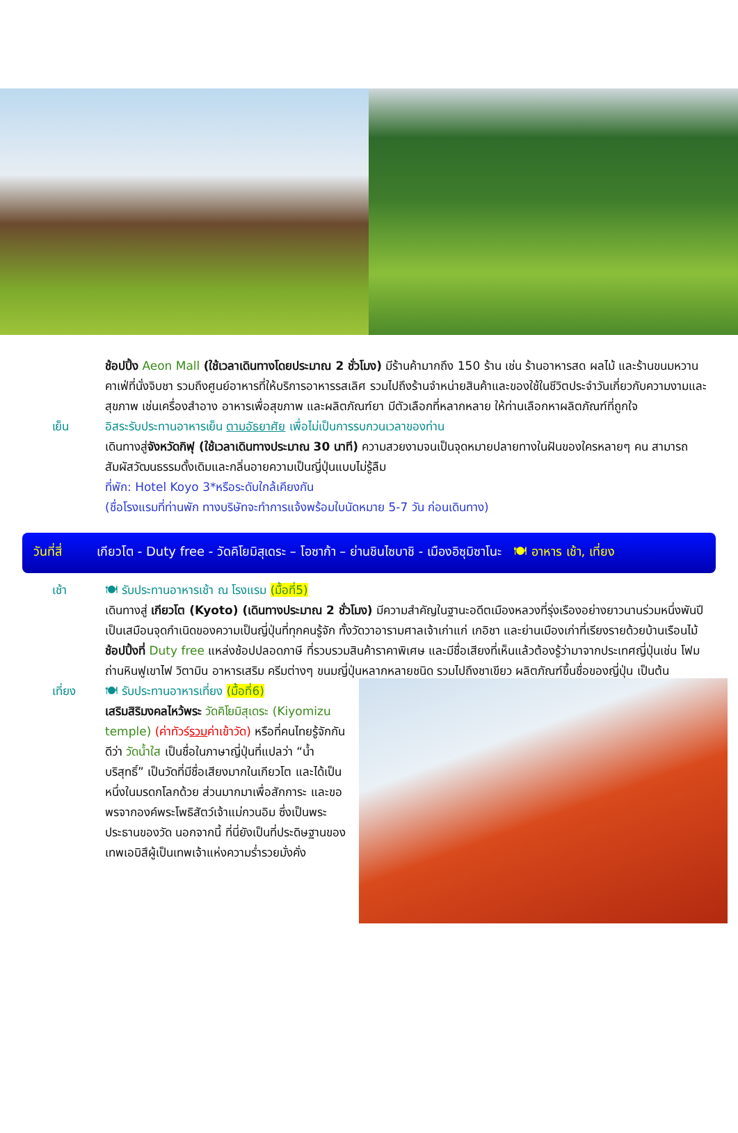ช้อปปิ้ง Aeon Mall (ใช้เวลาเดินทางโดยประมาณ 2 ชั่วโมง) มีร้านค้ามากถึง 150 ร้าน เช่น ร้านอาหารสด ผลไม้ และร้านขนมหวานคาเฟ่ที่นั่งจิบชา รวมถึงศูนย์อาหารที่ให้บริการอาหารรสเลิศ รวมไปถึงร้านจำหน่ายสินค้าและของใช้ในชีวิตประจำวันเกี่ยวกับความงามและสุขภาพ เช่นเครื่องสำอาง อาหารเพื่อสุขภาพ และผลิตภัณฑ์ยา มีตัวเลือกที่หลากหลาย ให้ท่านเลือกหาผลิตภัณฑ์ที่ถูกใจ
เย็น อิสระรับประทานอาหารเย็น ตามอัธยาศัย เพื่อไม่เป็นการรบกวนเวลาของท่าน
เดินทางสู่จังหวัดกิฟุ (ใช้เวลาเดินทางประมาณ 30 นาที) ความสวยงามจนเป็นจุดหมายปลายทางในฝันของใครหลายๆ คน สามารถสัมผัสวัฒนธรรมดั้งเดิมและกลิ่นอายความเป็นญี่ปุ่นแบบไม่รู้ลืม
ที่พัก: Hotel Koyo 3*หรือระดับใกล้เคียงกัน
(ชื่อโรงแรมที่ท่านพัก ทางบริษัทจะทำการแจ้งพร้อมใบนัดหมาย 5-7 วัน ก่อนเดินทาง)
วันที่สี่ เกียวโต - Duty free - วัดคิโยมิสุเดระ – โอซาก้า – ย่านชินไซบาชิ - เมืองอิซุมิซาโนะ 🍽 อาหาร เช้า, เที่ยง
เช้า 🍽 รับประทานอาหารเช้า ณ โรงแรม (มื้อที่5)
เดินทางสู่ เกียวโต (Kyoto) (เดินทางประมาณ 2 ชั่วโมง) มีความสำคัญในฐานะอดีตเมืองหลวงที่รุ่งเรืองอย่างยาวนานร่วมหนึ่งพันปี เป็นเสมือนจุดกำเนิดของความเป็นญี่ปุ่นที่ทุกคนรู้จัก ทั้งวัดวาอารามศาลเจ้าเก่าแก่ เกอิชา และย่านเมืองเก่าที่เรียงรายด้วยบ้านเรือนไม้ ช้อปปิ้งที่ Duty free แหล่งช้อปปลอดภาษี ที่รวบรวมสินค้าราคาพิเศษ และมีชื่อเสียงที่เห็นแล้วต้องรู้ว่ามาจากประเทศญี่ปุ่นเช่น โฟมถ่านหินฟูเขาไฟ วิตามิน อาหารเสริม ครีมต่างๆ ขนมญี่ปุ่นหลากหลายชนิด รวมไปถึงชาเขียว ผลิตภัณฑ์ขึ้นชื่อของญี่ปุ่น เป็นต้น
เที่ยง 🍽 รับประทานอาหารเที่ยง (มื้อที่6)
เสริมสิริมงคลไหว้พระ วัดคิโยมิสุเดระ (Kiyomizu temple) (ค่าทัวร์รวมค่าเข้าวัด) หรือที่คนไทยรู้จักกันดีว่า วัดน้ำใส เป็นชื่อในภาษาญี่ปุ่นที่แปลว่า “น้ำบริสุทธิ์” เป็นวัดที่มีชื่อเสียงมากในเกียวโต และได้เป็นหนึ่งในมรดกโลกด้วย ส่วนมากมาเพื่อสักการะ และขอพรจากองค์พระโพธิสัตว์เจ้าแม่กวนอิม ซึ่งเป็นพระประธานของวัด นอกจากนี้ ที่นี่ยังเป็นที่ประดิษฐานของเทพเอบิสึผู้เป็นเทพเจ้าแห่งความร่ำรวยมั่งคั่ง